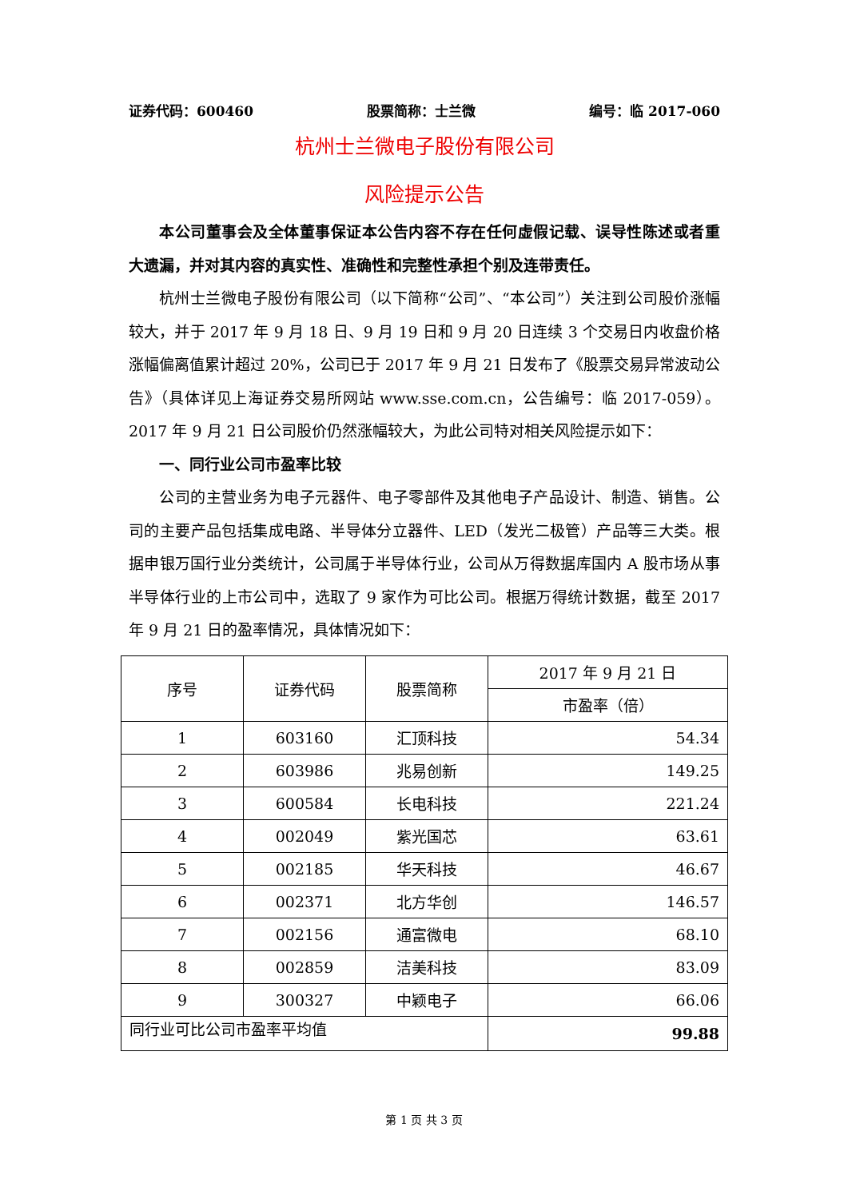证券代码：600460 股票简称：士兰微 编号：临 2017-060
杭州士兰微电子股份有限公司
风险提示公告
本公司董事会及全体董事保证本公告内容不存在任何虚假记载、误导性陈述或者重大遗漏，并对其内容的真实性、准确性和完整性承担个别及连带责任。
杭州士兰微电子股份有限公司（以下简称“公司”、“本公司”）关注到公司股价涨幅较大，并于 2017 年 9 月 18 日、9 月 19 日和 9 月 20 日连续 3 个交易日内收盘价格涨幅偏离值累计超过 20%，公司已于 2017 年 9 月 21 日发布了《股票交易异常波动公告》（具体详见上海证券交易所网站 www.sse.com.cn，公告编号：临 2017-059）。2017 年 9 月 21 日公司股价仍然涨幅较大，为此公司特对相关风险提示如下：
一、同行业公司市盈率比较
公司的主营业务为电子元器件、电子零部件及其他电子产品设计、制造、销售。公司的主要产品包括集成电路、半导体分立器件、LED（发光二极管）产品等三大类。根据申银万国行业分类统计，公司属于半导体行业，公司从万得数据库国内 A 股市场从事半导体行业的上市公司中，选取了 9 家作为可比公司。根据万得统计数据，截至 2017 年 9 月 21 日的盈率情况，具体情况如下：
| 序号 | 证券代码 | 股票简称 | 2017 年 9 月 21 日 |
| | | | 市盈率（倍） |
| 1 | 603160 | 汇顶科技 | 54.34 |
| 2 | 603986 | 兆易创新 | 149.25 |
| 3 | 600584 | 长电科技 | 221.24 |
| 4 | 002049 | 紫光国芯 | 63.61 |
| 5 | 002185 | 华天科技 | 46.67 |
| 6 | 002371 | 北方华创 | 146.57 |
| 7 | 002156 | 通富微电 | 68.10 |
| 8 | 002859 | 洁美科技 | 83.09 |
| 9 | 300327 | 中颖电子 | 66.06 |
| 同行业可比公司市盈率平均值 | | | 99.88 |
第 1 页 共 3 页